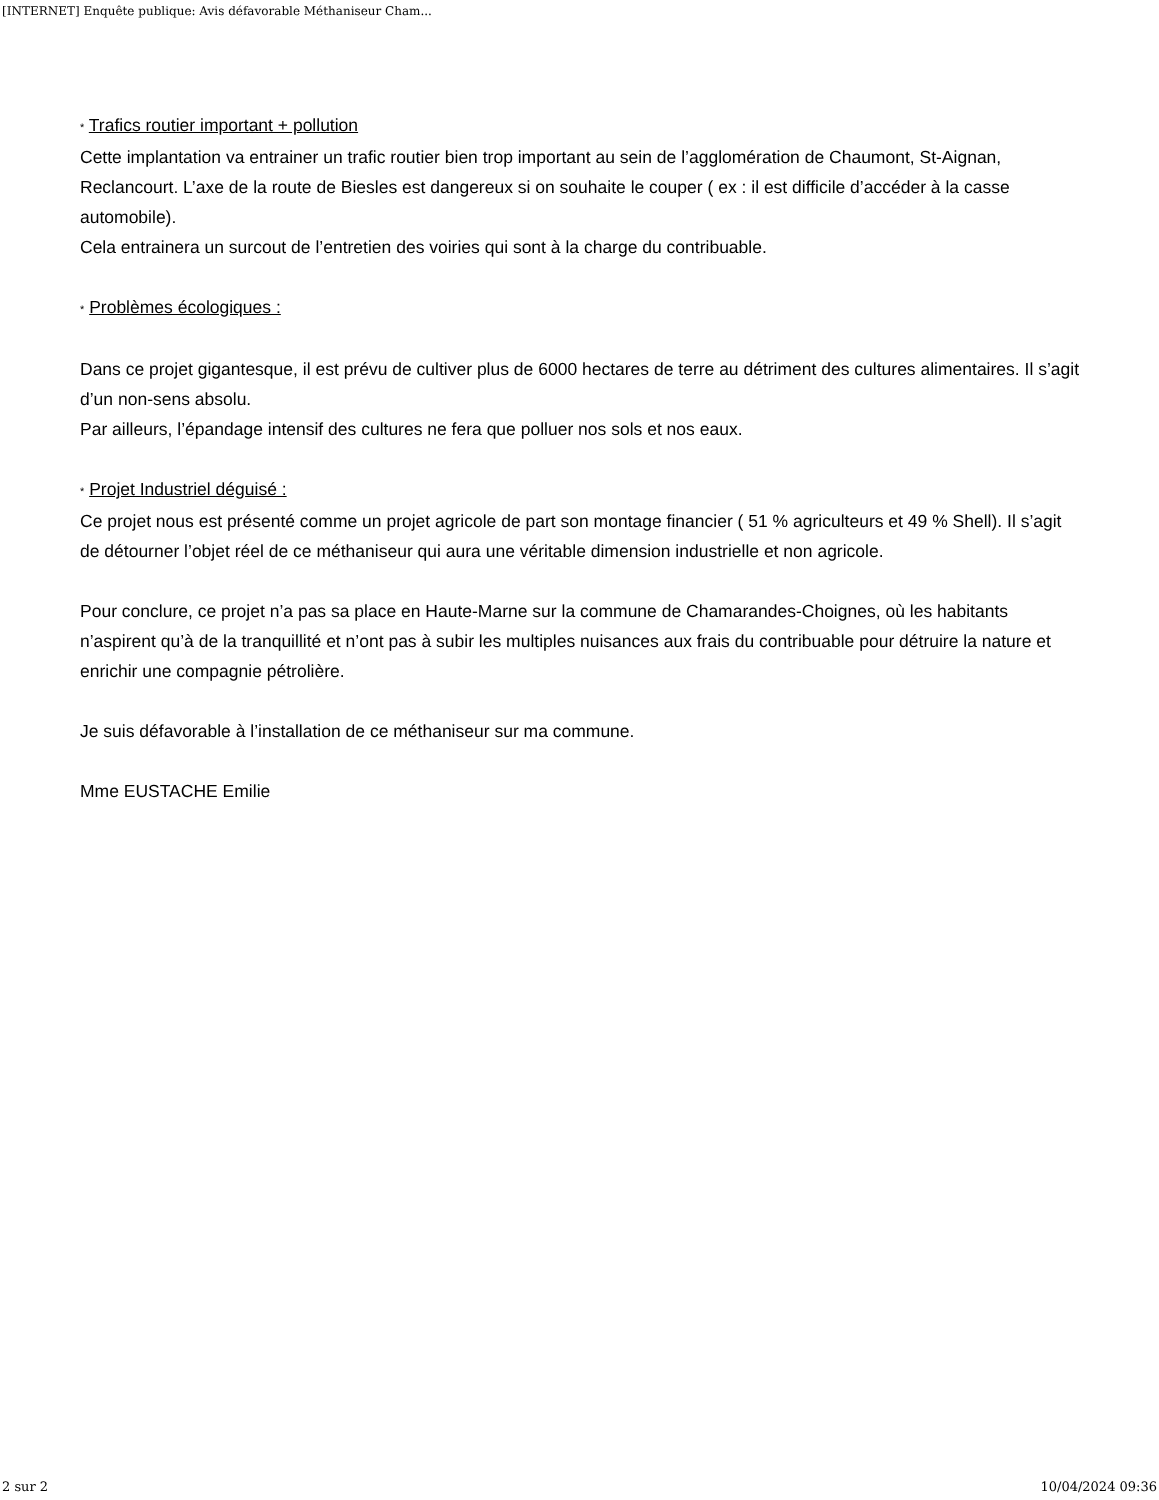[INTERNET] Enquête publique: Avis défavorable Méthaniseur Cham...
* Trafics routier important + pollution
Cette implantation va entrainer un trafic routier bien trop important au sein de l’agglomération de Chaumont, St-Aignan, Reclancourt. L’axe de la route de Biesles est dangereux si on souhaite le couper ( ex : il est difficile d’accéder à la casse automobile).
Cela entrainera un surcout de l’entretien des voiries qui sont à la charge du contribuable.
* Problèmes écologiques :
Dans ce projet gigantesque, il est prévu de cultiver plus de 6000 hectares de terre au détriment des cultures alimentaires. Il s’agit d’un non-sens absolu.
Par ailleurs, l’épandage intensif des cultures ne fera que polluer nos sols et nos eaux.
* Projet Industriel déguisé :
Ce projet nous est présenté comme un projet agricole de part son montage financier ( 51 % agriculteurs et 49 % Shell). Il s’agit de détourner l’objet réel de ce méthaniseur qui aura une véritable dimension industrielle et non agricole.
Pour conclure, ce projet n’a pas sa place en Haute-Marne sur la commune de Chamarandes-Choignes, où les habitants n’aspirent qu’à de la tranquillité et n’ont pas à subir les multiples nuisances aux frais du contribuable pour détruire la nature et enrichir une compagnie pétrolière.
Je suis défavorable à l’installation de ce méthaniseur sur ma commune.
Mme EUSTACHE Emilie
2 sur 2 10/04/2024 09:36